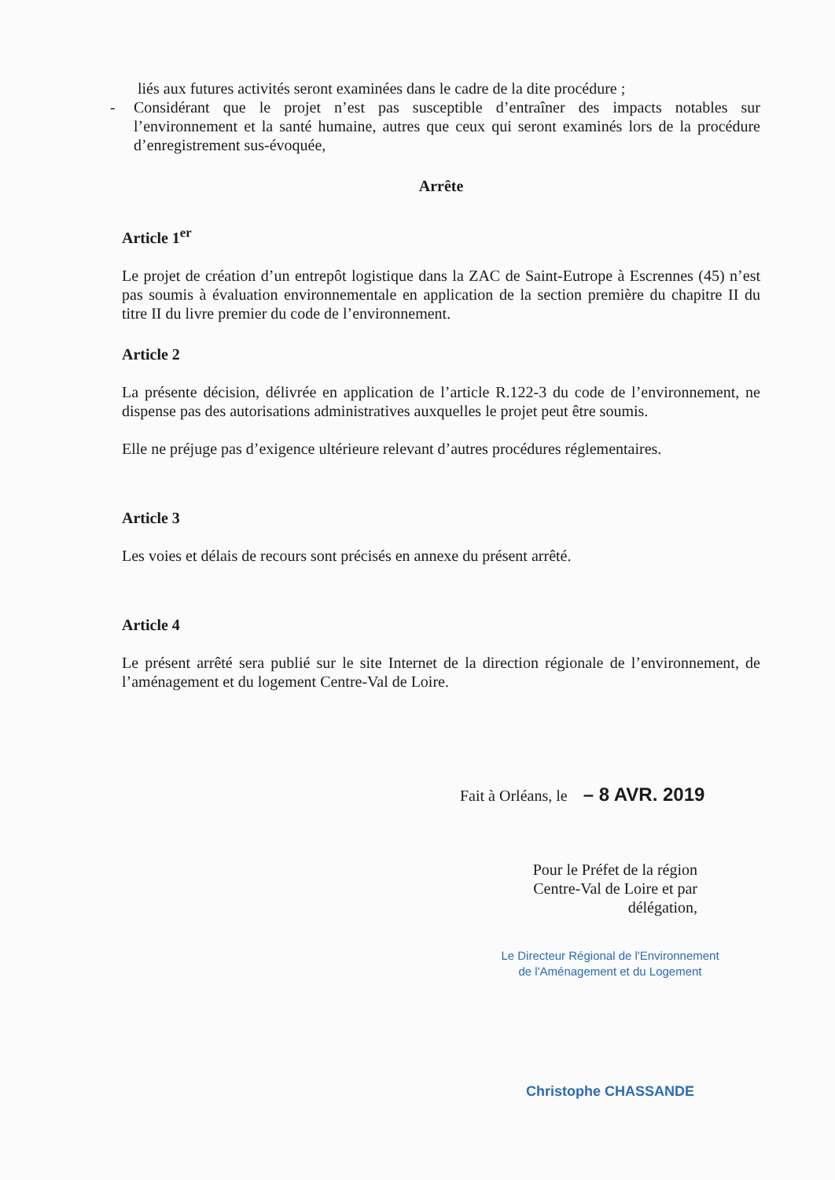liés aux futures activités seront examinées dans le cadre de la dite procédure ;
- Considérant que le projet n’est pas susceptible d’entraîner des impacts notables sur l’environnement et la santé humaine, autres que ceux qui seront examinés lors de la procédure d’enregistrement sus-évoquée,
Arrête
Article 1<sup>er</sup>
Le projet de création d’un entrepôt logistique dans la ZAC de Saint-Eutrope à Escrennes (45) n’est pas soumis à évaluation environnementale en application de la section première du chapitre II du titre II du livre premier du code de l’environnement.
Article 2
La présente décision, délivrée en application de l’article R.122-3 du code de l’environnement, ne dispense pas des autorisations administratives auxquelles le projet peut être soumis.
Elle ne préjuge pas d’exigence ultérieure relevant d’autres procédures réglementaires.
Article 3
Les voies et délais de recours sont précisés en annexe du présent arrêté.
Article 4
Le présent arrêté sera publié sur le site Internet de la direction régionale de l’environnement, de l’aménagement et du logement Centre-Val de Loire.
Fait à Orléans, le – 8 AVR. 2019
Pour le Préfet de la région
Centre-Val de Loire et par délégation,
Le Directeur Régional de l'Environnement
de l'Aménagement et du Logement
Christophe CHASSANDE